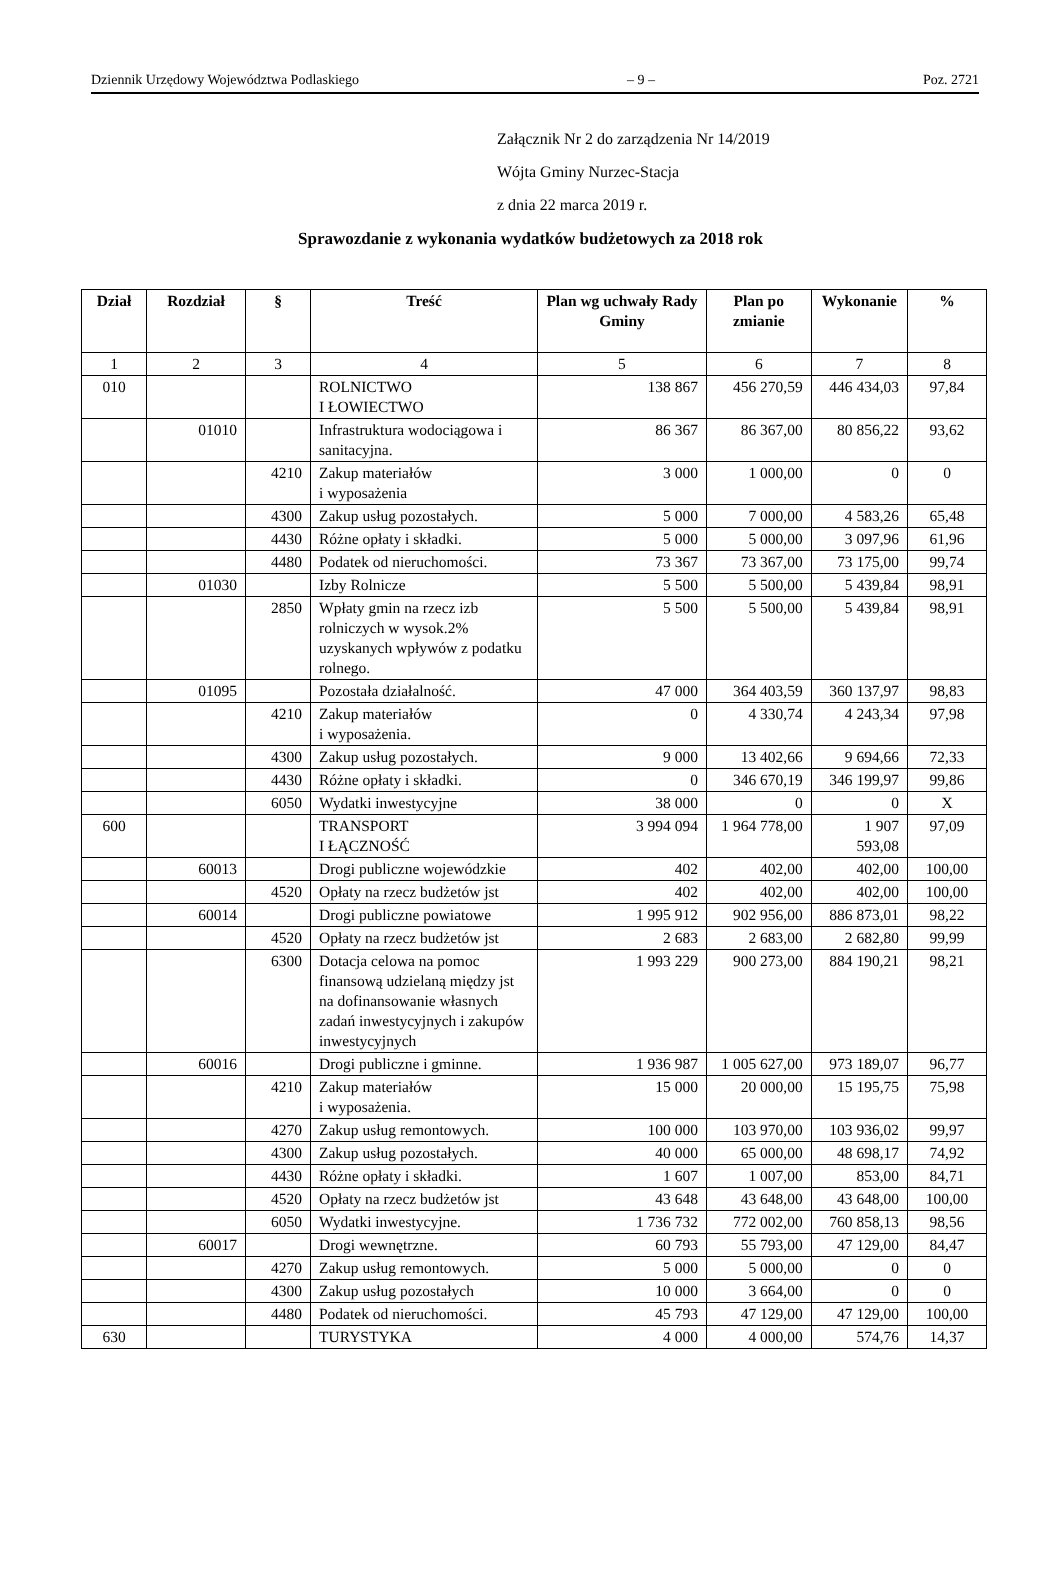Dziennik Urzędowy Województwa Podlaskiego – 9 – Poz. 2721
Załącznik Nr 2 do zarządzenia Nr 14/2019
Wójta Gminy Nurzec-Stacja
z dnia 22 marca 2019 r.
Sprawozdanie z wykonania wydatków budżetowych za 2018 rok
| Dział | Rozdział | § | Treść | Plan wg uchwały Rady Gminy | Plan po zmianie | Wykonanie | % |
| --- | --- | --- | --- | --- | --- | --- | --- |
| 1 | 2 | 3 | 4 | 5 | 6 | 7 | 8 |
| 010 | | | ROLNICTWO I ŁOWIECTWO | 138 867 | 456 270,59 | 446 434,03 | 97,84 |
| | 01010 | | Infrastruktura wodociągowa i sanitacyjna. | 86 367 | 86 367,00 | 80 856,22 | 93,62 |
| | | 4210 | Zakup materiałów i wyposażenia | 3 000 | 1 000,00 | 0 | 0 |
| | | 4300 | Zakup usług pozostałych. | 5 000 | 7 000,00 | 4 583,26 | 65,48 |
| | | 4430 | Różne opłaty i składki. | 5 000 | 5 000,00 | 3 097,96 | 61,96 |
| | | 4480 | Podatek od nieruchomości. | 73 367 | 73 367,00 | 73 175,00 | 99,74 |
| | 01030 | | Izby Rolnicze | 5 500 | 5 500,00 | 5 439,84 | 98,91 |
| | | 2850 | Wpłaty gmin na rzecz izb rolniczych w wysok.2% uzyskanych wpływów z podatku rolnego. | 5 500 | 5 500,00 | 5 439,84 | 98,91 |
| | 01095 | | Pozostała działalność. | 47 000 | 364 403,59 | 360 137,97 | 98,83 |
| | | 4210 | Zakup materiałów i wyposażenia. | 0 | 4 330,74 | 4 243,34 | 97,98 |
| | | 4300 | Zakup usług pozostałych. | 9 000 | 13 402,66 | 9 694,66 | 72,33 |
| | | 4430 | Różne opłaty i składki. | 0 | 346 670,19 | 346 199,97 | 99,86 |
| | | 6050 | Wydatki inwestycyjne | 38 000 | 0 | 0 | X |
| 600 | | | TRANSPORT I ŁĄCZNOŚĆ | 3 994 094 | 1 964 778,00 | 1 907 593,08 | 97,09 |
| | 60013 | | Drogi publiczne wojewódzkie | 402 | 402,00 | 402,00 | 100,00 |
| | | 4520 | Opłaty na rzecz budżetów jst | 402 | 402,00 | 402,00 | 100,00 |
| | 60014 | | Drogi publiczne powiatowe | 1 995 912 | 902 956,00 | 886 873,01 | 98,22 |
| | | 4520 | Opłaty na rzecz budżetów jst | 2 683 | 2 683,00 | 2 682,80 | 99,99 |
| | | 6300 | Dotacja celowa na pomoc finansową udzielaną między jst na dofinansowanie własnych zadań inwestycyjnych i zakupów inwestycyjnych | 1 993 229 | 900 273,00 | 884 190,21 | 98,21 |
| | 60016 | | Drogi publiczne i gminne. | 1 936 987 | 1 005 627,00 | 973 189,07 | 96,77 |
| | | 4210 | Zakup materiałów i wyposażenia. | 15 000 | 20 000,00 | 15 195,75 | 75,98 |
| | | 4270 | Zakup usług remontowych. | 100 000 | 103 970,00 | 103 936,02 | 99,97 |
| | | 4300 | Zakup usług pozostałych. | 40 000 | 65 000,00 | 48 698,17 | 74,92 |
| | | 4430 | Różne opłaty i składki. | 1 607 | 1 007,00 | 853,00 | 84,71 |
| | | 4520 | Opłaty na rzecz budżetów jst | 43 648 | 43 648,00 | 43 648,00 | 100,00 |
| | | 6050 | Wydatki inwestycyjne. | 1 736 732 | 772 002,00 | 760 858,13 | 98,56 |
| | 60017 | | Drogi wewnętrzne. | 60 793 | 55 793,00 | 47 129,00 | 84,47 |
| | | 4270 | Zakup usług remontowych. | 5 000 | 5 000,00 | 0 | 0 |
| | | 4300 | Zakup usług pozostałych | 10 000 | 3 664,00 | 0 | 0 |
| | | 4480 | Podatek od nieruchomości. | 45 793 | 47 129,00 | 47 129,00 | 100,00 |
| 630 | | | TURYSTYKA | 4 000 | 4 000,00 | 574,76 | 14,37 |